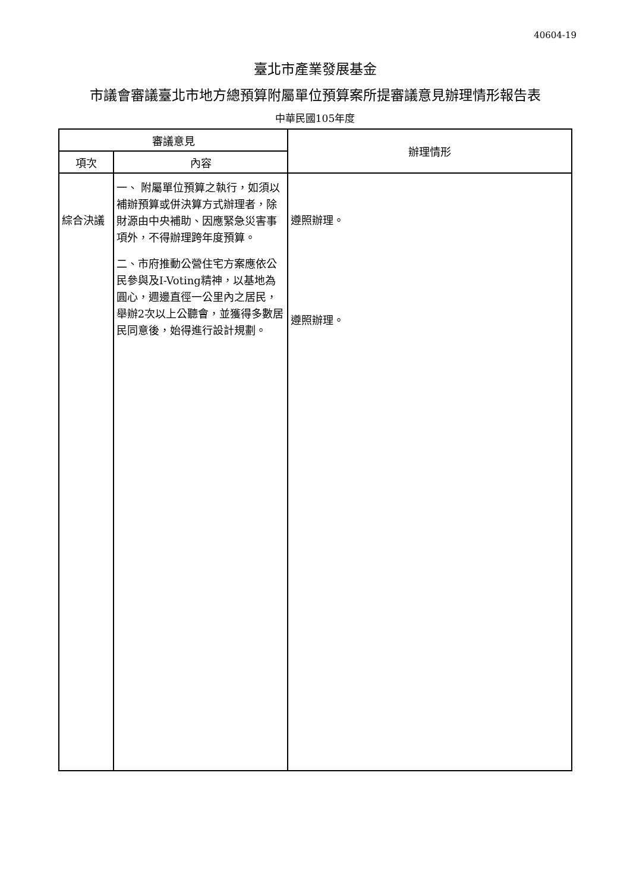40604-19
臺北市產業發展基金
市議會審議臺北市地方總預算附屬單位預算案所提審議意見辦理情形報告表
中華民國105年度
| 審議意見 | | 辦理情形 |
| --- | --- | --- |
| 項次 | 內容 | |
| 綜合決議 | 一、 附屬單位預算之執行，如須以補辦預算或併決算方式辦理者，除財源由中央補助、因應緊急災害事項外，不得辦理跨年度預算。 二、市府推動公營住宅方案應依公民參與及I-Voting精神，以基地為圓心，週邊直徑一公里內之居民，舉辦2次以上公聽會，並獲得多數居民同意後，始得進行設計規劃。 | 遵照辦理。 遵照辦理。 |